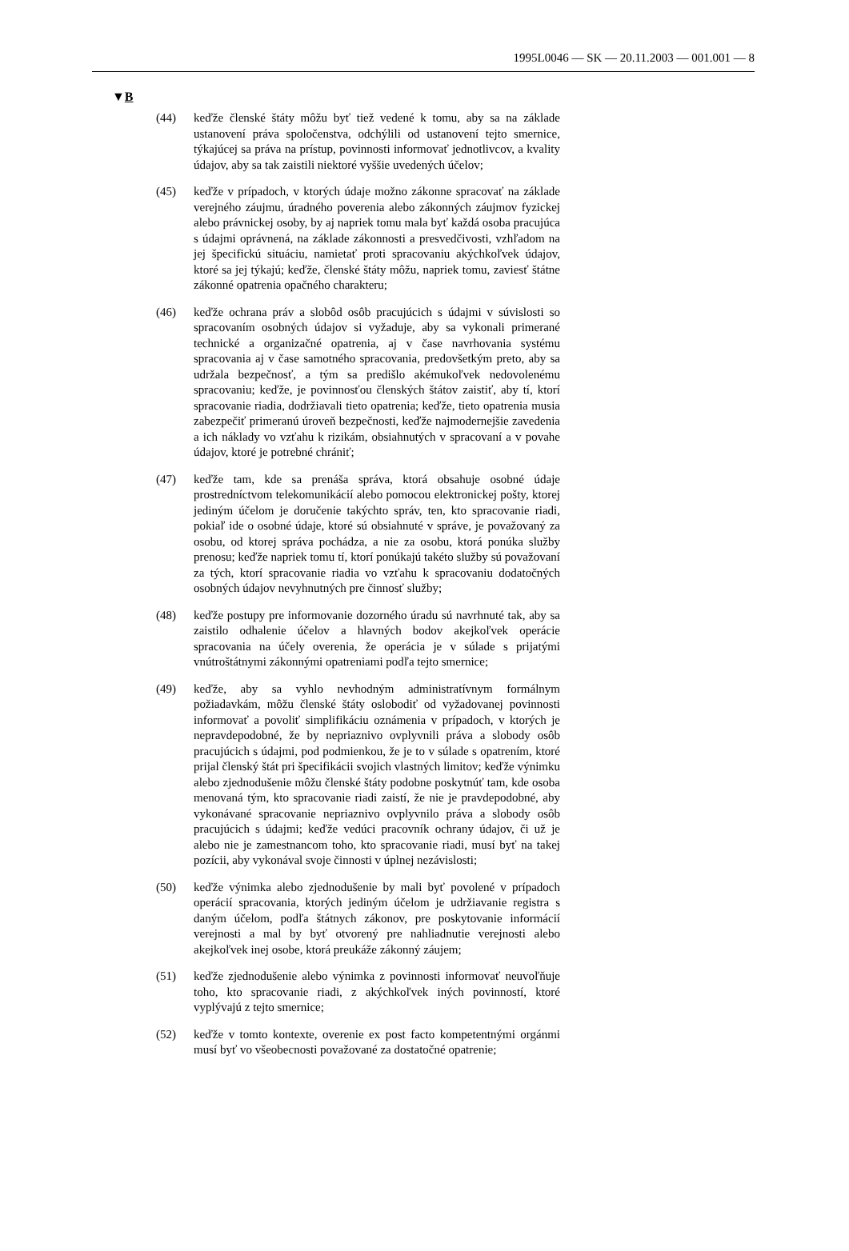1995L0046 — SK — 20.11.2003 — 001.001 — 8
▼B
(44) keďže členské štáty môžu byť tiež vedené k tomu, aby sa na základe ustanovení práva spoločenstva, odchýlili od ustanovení tejto smernice, týkajúcej sa práva na prístup, povinnosti informovať jednotlivcov, a kvality údajov, aby sa tak zaistili niektoré vyššie uvedených účelov;
(45) keďže v prípadoch, v ktorých údaje možno zákonne spracovať na základe verejného záujmu, úradného poverenia alebo zákonných záujmov fyzickej alebo právnickej osoby, by aj napriek tomu mala byť každá osoba pracujúca s údajmi oprávnená, na základe zákonnosti a presvedčivosti, vzhľadom na jej špecifickú situáciu, namietať proti spracovaniu akýchkoľvek údajov, ktoré sa jej týkajú; keďže, členské štáty môžu, napriek tomu, zaviesť štátne zákonné opatrenia opačného charakteru;
(46) keďže ochrana práv a slobôd osôb pracujúcich s údajmi v súvislosti so spracovaním osobných údajov si vyžaduje, aby sa vykonali primerané technické a organizačné opatrenia, aj v čase navrhovania systému spracovania aj v čase samotného spracovania, predovšetkým preto, aby sa udržala bezpečnosť, a tým sa predišlo akémukoľvek nedovolenému spracovaniu; keďže, je povinnosťou členských štátov zaistiť, aby tí, ktorí spracovanie riadia, dodržiavali tieto opatrenia; keďže, tieto opatrenia musia zabezpečiť primeranú úroveň bezpečnosti, keďže najmodernejšie zavedenia a ich náklady vo vzťahu k rizikám, obsiahnutých v spracovaní a v povahe údajov, ktoré je potrebné chrániť;
(47) keďže tam, kde sa prenáša správa, ktorá obsahuje osobné údaje prostredníctvom telekomunikácií alebo pomocou elektronickej pošty, ktorej jediným účelom je doručenie takýchto správ, ten, kto spracovanie riadi, pokiaľ ide o osobné údaje, ktoré sú obsiahnuté v správe, je považovaný za osobu, od ktorej správa pochádza, a nie za osobu, ktorá ponúka služby prenosu; keďže napriek tomu tí, ktorí ponúkajú takéto služby sú považovaní za tých, ktorí spracovanie riadia vo vzťahu k spracovaniu dodatočných osobných údajov nevyhnutných pre činnosť služby;
(48) keďže postupy pre informovanie dozorného úradu sú navrhnuté tak, aby sa zaistilo odhalenie účelov a hlavných bodov akejkoľvek operácie spracovania na účely overenia, že operácia je v súlade s prijatými vnútroštátnymi zákonnými opatreniami podľa tejto smernice;
(49) keďže, aby sa vyhlo nevhodným administratívnym formálnym požiadavkám, môžu členské štáty oslobodiť od vyžadovanej povinnosti informovať a povoliť simplifikáciu oznámenia v prípadoch, v ktorých je nepravdepodobné, že by nepriaznivo ovplyvnili práva a slobody osôb pracujúcich s údajmi, pod podmienkou, že je to v súlade s opatrením, ktoré prijal členský štát pri špecifikácii svojich vlastných limitov; keďže výnimku alebo zjednodušenie môžu členské štáty podobne poskytnúť tam, kde osoba menovaná tým, kto spracovanie riadi zaistí, že nie je pravdepodobné, aby vykonávané spracovanie nepriaznivo ovplyvnilo práva a slobody osôb pracujúcich s údajmi; keďže vedúci pracovník ochrany údajov, či už je alebo nie je zamestnancom toho, kto spracovanie riadi, musí byť na takej pozícii, aby vykonával svoje činnosti v úplnej nezávislosti;
(50) keďže výnimka alebo zjednodušenie by mali byť povolené v prípadoch operácií spracovania, ktorých jediným účelom je udržiavanie registra s daným účelom, podľa štátnych zákonov, pre poskytovanie informácií verejnosti a mal by byť otvorený pre nahliadnutie verejnosti alebo akejkoľvek inej osobe, ktorá preukáže zákonný záujem;
(51) keďže zjednodušenie alebo výnimka z povinnosti informovať neuvoľňuje toho, kto spracovanie riadi, z akýchkoľvek iných povinností, ktoré vyplývajú z tejto smernice;
(52) keďže v tomto kontexte, overenie ex post facto kompetentnými orgánmi musí byť vo všeobecnosti považované za dostatočné opatrenie;